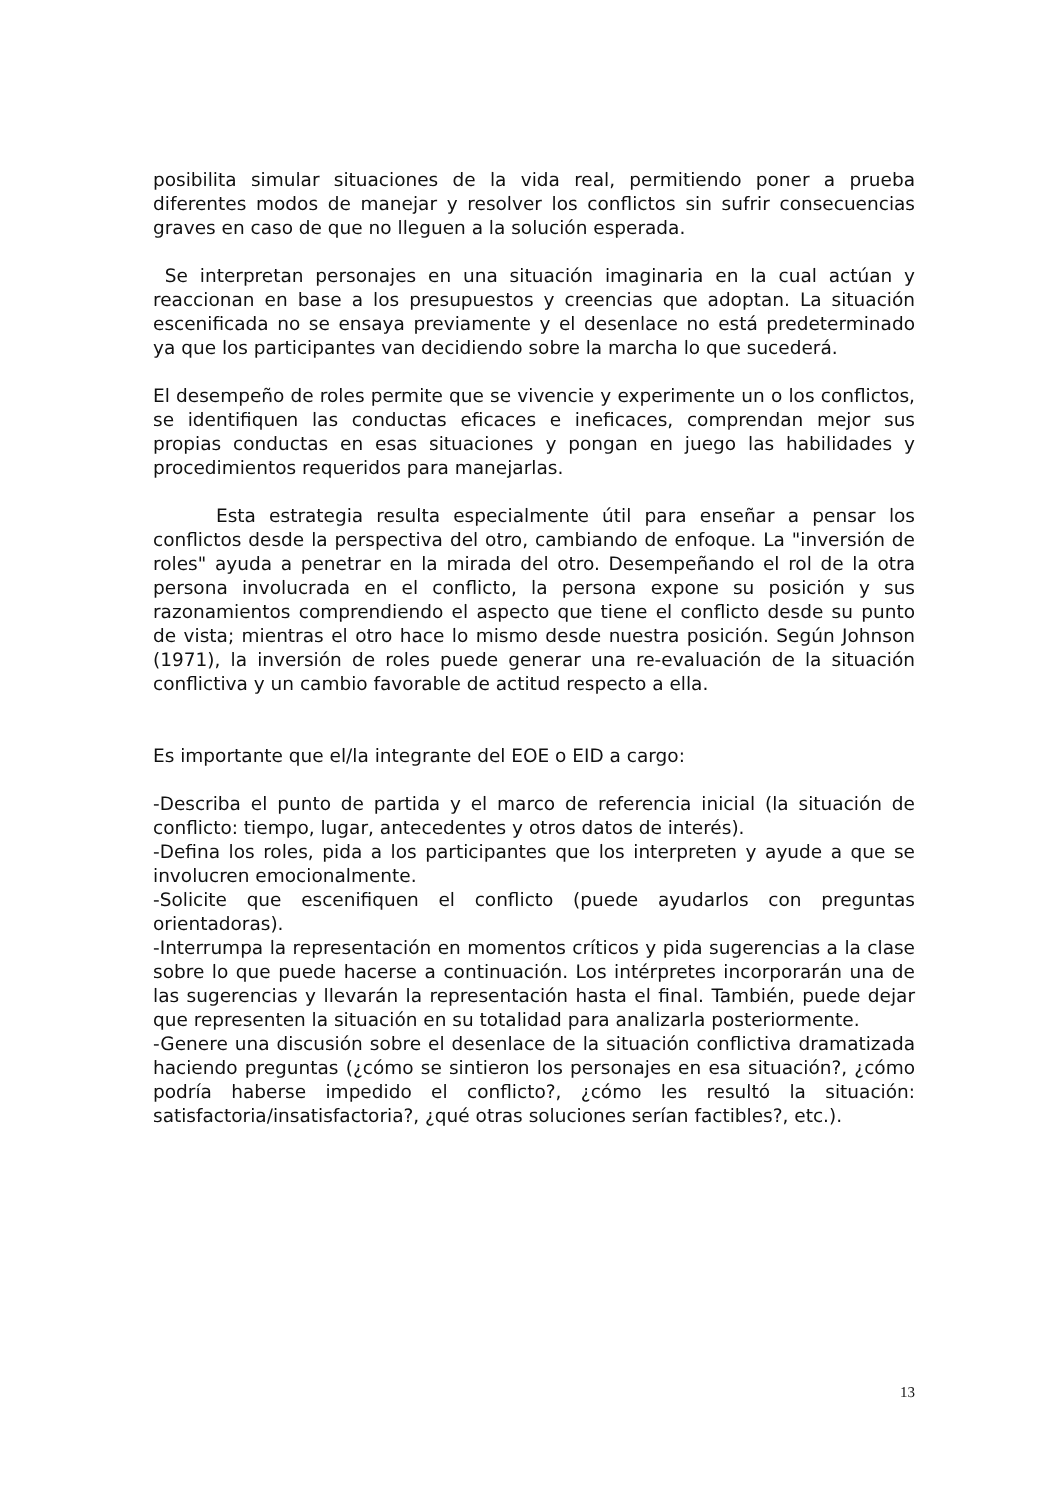posibilita simular situaciones de la vida real, permitiendo poner a prueba diferentes modos de manejar y resolver los conflictos sin sufrir consecuencias graves en caso de que no lleguen a la solución esperada.
Se interpretan personajes en una situación imaginaria en la cual actúan y reaccionan en base a los presupuestos y creencias que adoptan. La situación escenificada no se ensaya previamente y el desenlace no está predeterminado ya que los participantes van decidiendo sobre la marcha lo que sucederá.
El desempeño de roles permite que se vivencie y experimente un o los conflictos, se identifiquen las conductas eficaces e ineficaces, comprendan mejor sus propias conductas en esas situaciones y pongan en juego las habilidades y procedimientos requeridos para manejarlas.
Esta estrategia resulta especialmente útil para enseñar a pensar los conflictos desde la perspectiva del otro, cambiando de enfoque. La "inversión de roles" ayuda a penetrar en la mirada del otro. Desempeñando el rol de la otra persona involucrada en el conflicto, la persona expone su posición y sus razonamientos comprendiendo el aspecto que tiene el conflicto desde su punto de vista; mientras el otro hace lo mismo desde nuestra posición. Según Johnson (1971), la inversión de roles puede generar una re-evaluación de la situación conflictiva y un cambio favorable de actitud respecto a ella.
Es importante que el/la integrante del EOE o EID a cargo:
-Describa el punto de partida y el marco de referencia inicial (la situación de conflicto: tiempo, lugar, antecedentes y otros datos de interés).
-Defina los roles, pida a los participantes que los interpreten y ayude a que se involucren emocionalmente.
-Solicite que escenifiquen el conflicto (puede ayudarlos con preguntas orientadoras).
-Interrumpa la representación en momentos críticos y pida sugerencias a la clase sobre lo que puede hacerse a continuación. Los intérpretes incorporarán una de las sugerencias y llevarán la representación hasta el final. También, puede dejar que representen la situación en su totalidad para analizarla posteriormente.
-Genere una discusión sobre el desenlace de la situación conflictiva dramatizada haciendo preguntas (¿cómo se sintieron los personajes en esa situación?, ¿cómo podría haberse impedido el conflicto?, ¿cómo les resultó la situación: satisfactoria/insatisfactoria?, ¿qué otras soluciones serían factibles?, etc.).
13